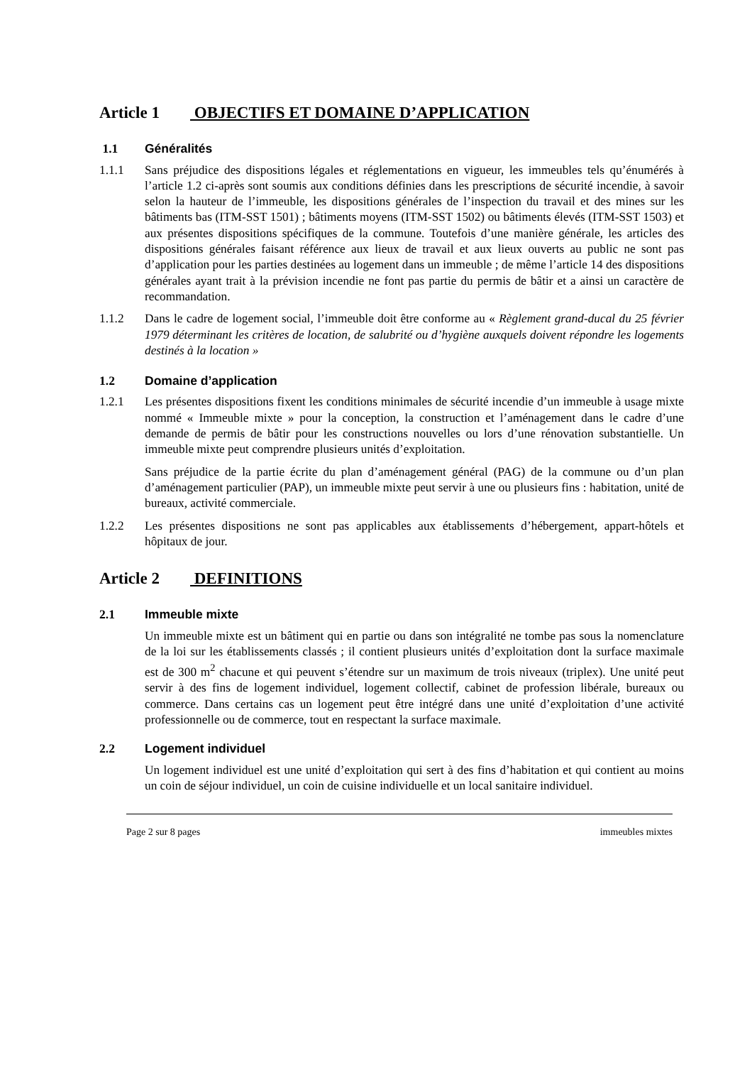Article 1 OBJECTIFS ET DOMAINE D’APPLICATION
1.1 Généralités
1.1.1 Sans préjudice des dispositions légales et réglementations en vigueur, les immeubles tels qu’énumérés à l’article 1.2 ci-après sont soumis aux conditions définies dans les prescriptions de sécurité incendie, à savoir selon la hauteur de l’immeuble, les dispositions générales de l’inspection du travail et des mines sur les bâtiments bas (ITM-SST 1501) ; bâtiments moyens (ITM-SST 1502) ou bâtiments élevés (ITM-SST 1503) et aux présentes dispositions spécifiques de la commune. Toutefois d’une manière générale, les articles des dispositions générales faisant référence aux lieux de travail et aux lieux ouverts au public ne sont pas d’application pour les parties destinées au logement dans un immeuble ; de même l’article 14 des dispositions générales ayant trait à la prévision incendie ne font pas partie du permis de bâtir et a ainsi un caractère de recommandation.
1.1.2 Dans le cadre de logement social, l’immeuble doit être conforme au « Règlement grand-ducal du 25 février 1979 déterminant les critères de location, de salubrité ou d’hygiène auxquels doivent répondre les logements destinés à la location »
1.2 Domaine d’application
1.2.1 Les présentes dispositions fixent les conditions minimales de sécurité incendie d’un immeuble à usage mixte nommé « Immeuble mixte » pour la conception, la construction et l’aménagement dans le cadre d’une demande de permis de bâtir pour les constructions nouvelles ou lors d’une rénovation substantielle. Un immeuble mixte peut comprendre plusieurs unités d’exploitation.
Sans préjudice de la partie écrite du plan d’aménagement général (PAG) de la commune ou d’un plan d’aménagement particulier (PAP), un immeuble mixte peut servir à une ou plusieurs fins : habitation, unité de bureaux, activité commerciale.
1.2.2 Les présentes dispositions ne sont pas applicables aux établissements d’hébergement, appart-hôtels et hôpitaux de jour.
Article 2 DEFINITIONS
2.1 Immeuble mixte
Un immeuble mixte est un bâtiment qui en partie ou dans son intégralité ne tombe pas sous la nomenclature de la loi sur les établissements classés ; il contient plusieurs unités d’exploitation dont la surface maximale est de 300 m<sup>2</sup> chacune et qui peuvent s’étendre sur un maximum de trois niveaux (triplex). Une unité peut servir à des fins de logement individuel, logement collectif, cabinet de profession libérale, bureaux ou commerce. Dans certains cas un logement peut être intégré dans une unité d’exploitation d’une activité professionnelle ou de commerce, tout en respectant la surface maximale.
2.2 Logement individuel
Un logement individuel est une unité d’exploitation qui sert à des fins d’habitation et qui contient au moins un coin de séjour individuel, un coin de cuisine individuelle et un local sanitaire individuel.
Page 2 sur 8 pages immeubles mixtes